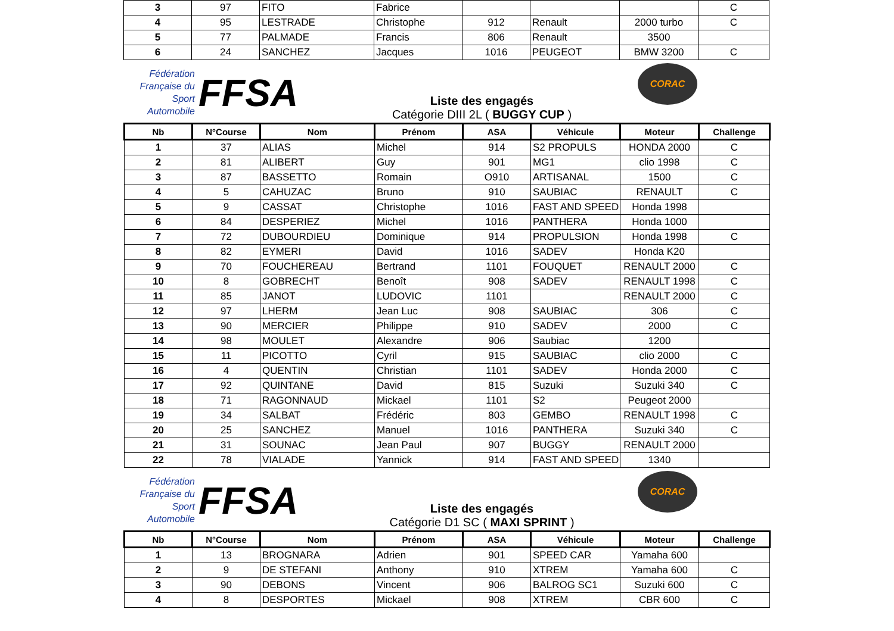| 3 | 97 | FITO | Fabrice | | | | C |
| 4 | 95 | LESTRADE | Christophe | 912 | Renault | 2000 turbo | C |
| 5 | 77 | PALMADE | Francis | 806 | Renault | 3500 | |
| 6 | 24 | SANCHEZ | Jacques | 1016 | PEUGEOT | BMW 3200 | C |
Fédération Française du Sport Automobile
FFSA
Liste des engagés
Catégorie DIII 2L ( BUGGY CUP )
CORAC
| Nb | N°Course | Nom | Prénom | ASA | Véhicule | Moteur | Challenge |
| --- | --- | --- | --- | --- | --- | --- | --- |
| 1 | 37 | ALIAS | Michel | 914 | S2 PROPULS | HONDA 2000 | C |
| 2 | 81 | ALIBERT | Guy | 901 | MG1 | clio 1998 | C |
| 3 | 87 | BASSETTO | Romain | O910 | ARTISANAL | 1500 | C |
| 4 | 5 | CAHUZAC | Bruno | 910 | SAUBIAC | RENAULT | C |
| 5 | 9 | CASSAT | Christophe | 1016 | FAST AND SPEED | Honda 1998 | |
| 6 | 84 | DESPERIEZ | Michel | 1016 | PANTHERA | Honda 1000 | |
| 7 | 72 | DUBOURDIEU | Dominique | 914 | PROPULSION | Honda 1998 | C |
| 8 | 82 | EYMERI | David | 1016 | SADEV | Honda K20 | |
| 9 | 70 | FOUCHEREAU | Bertrand | 1101 | FOUQUET | RENAULT 2000 | C |
| 10 | 8 | GOBRECHT | Benoît | 908 | SADEV | RENAULT 1998 | C |
| 11 | 85 | JANOT | LUDOVIC | 1101 | | RENAULT 2000 | C |
| 12 | 97 | LHERM | Jean Luc | 908 | SAUBIAC | 306 | C |
| 13 | 90 | MERCIER | Philippe | 910 | SADEV | 2000 | C |
| 14 | 98 | MOULET | Alexandre | 906 | Saubiac | 1200 | |
| 15 | 11 | PICOTTO | Cyril | 915 | SAUBIAC | clio 2000 | C |
| 16 | 4 | QUENTIN | Christian | 1101 | SADEV | Honda 2000 | C |
| 17 | 92 | QUINTANE | David | 815 | Suzuki | Suzuki 340 | C |
| 18 | 71 | RAGONNAUD | Mickael | 1101 | S2 | Peugeot 2000 | |
| 19 | 34 | SALBAT | Frédéric | 803 | GEMBO | RENAULT 1998 | C |
| 20 | 25 | SANCHEZ | Manuel | 1016 | PANTHERA | Suzuki 340 | C |
| 21 | 31 | SOUNAC | Jean Paul | 907 | BUGGY | RENAULT 2000 | |
| 22 | 78 | VIALADE | Yannick | 914 | FAST AND SPEED | 1340 | |
Fédération Française du Sport Automobile
FFSA
Liste des engagés
Catégorie D1 SC ( MAXI SPRINT )
CORAC
| Nb | N°Course | Nom | Prénom | ASA | Véhicule | Moteur | Challenge |
| --- | --- | --- | --- | --- | --- | --- | --- |
| 1 | 13 | BROGNARA | Adrien | 901 | SPEED CAR | Yamaha 600 | |
| 2 | 9 | DE STEFANI | Anthony | 910 | XTREM | Yamaha 600 | C |
| 3 | 90 | DEBONS | Vincent | 906 | BALROG SC1 | Suzuki 600 | C |
| 4 | 8 | DESPORTES | Mickael | 908 | XTREM | CBR 600 | C |